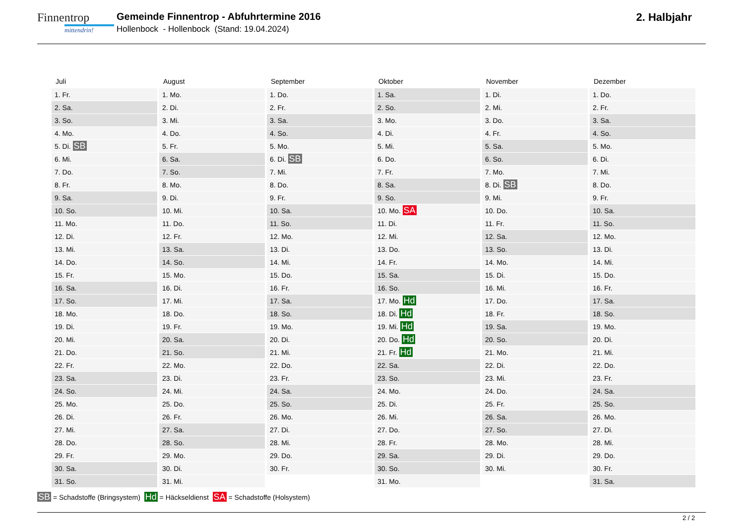Finnentrop
mittendrin!
Gemeinde Finnentrop - Abfuhrtermine 2016
Hollenbock - Hollenbock (Stand: 19.04.2024)
2. Halbjahr
| Juli | August | September | Oktober | November | Dezember |
| --- | --- | --- | --- | --- | --- |
| 1. Fr. | 1. Mo. | 1. Do. | 1. Sa. | 1. Di. | 1. Do. |
| 2. Sa. | 2. Di. | 2. Fr. | 2. So. | 2. Mi. | 2. Fr. |
| 3. So. | 3. Mi. | 3. Sa. | 3. Mo. | 3. Do. | 3. Sa. |
| 4. Mo. | 4. Do. | 4. So. | 4. Di. | 4. Fr. | 4. So. |
| 5. Di. SB | 5. Fr. | 5. Mo. | 5. Mi. | 5. Sa. | 5. Mo. |
| 6. Mi. | 6. Sa. | 6. Di. SB | 6. Do. | 6. So. | 6. Di. |
| 7. Do. | 7. So. | 7. Mi. | 7. Fr. | 7. Mo. | 7. Mi. |
| 8. Fr. | 8. Mo. | 8. Do. | 8. Sa. | 8. Di. SB | 8. Do. |
| 9. Sa. | 9. Di. | 9. Fr. | 9. So. | 9. Mi. | 9. Fr. |
| 10. So. | 10. Mi. | 10. Sa. | 10. Mo. SA | 10. Do. | 10. Sa. |
| 11. Mo. | 11. Do. | 11. So. | 11. Di. | 11. Fr. | 11. So. |
| 12. Di. | 12. Fr. | 12. Mo. | 12. Mi. | 12. Sa. | 12. Mo. |
| 13. Mi. | 13. Sa. | 13. Di. | 13. Do. | 13. So. | 13. Di. |
| 14. Do. | 14. So. | 14. Mi. | 14. Fr. | 14. Mo. | 14. Mi. |
| 15. Fr. | 15. Mo. | 15. Do. | 15. Sa. | 15. Di. | 15. Do. |
| 16. Sa. | 16. Di. | 16. Fr. | 16. So. | 16. Mi. | 16. Fr. |
| 17. So. | 17. Mi. | 17. Sa. | 17. Mo. Hd | 17. Do. | 17. Sa. |
| 18. Mo. | 18. Do. | 18. So. | 18. Di. Hd | 18. Fr. | 18. So. |
| 19. Di. | 19. Fr. | 19. Mo. | 19. Mi. Hd | 19. Sa. | 19. Mo. |
| 20. Mi. | 20. Sa. | 20. Di. | 20. Do. Hd | 20. So. | 20. Di. |
| 21. Do. | 21. So. | 21. Mi. | 21. Fr. Hd | 21. Mo. | 21. Mi. |
| 22. Fr. | 22. Mo. | 22. Do. | 22. Sa. | 22. Di. | 22. Do. |
| 23. Sa. | 23. Di. | 23. Fr. | 23. So. | 23. Mi. | 23. Fr. |
| 24. So. | 24. Mi. | 24. Sa. | 24. Mo. | 24. Do. | 24. Sa. |
| 25. Mo. | 25. Do. | 25. So. | 25. Di. | 25. Fr. | 25. So. |
| 26. Di. | 26. Fr. | 26. Mo. | 26. Mi. | 26. Sa. | 26. Mo. |
| 27. Mi. | 27. Sa. | 27. Di. | 27. Do. | 27. So. | 27. Di. |
| 28. Do. | 28. So. | 28. Mi. | 28. Fr. | 28. Mo. | 28. Mi. |
| 29. Fr. | 29. Mo. | 29. Do. | 29. Sa. | 29. Di. | 29. Do. |
| 30. Sa. | 30. Di. | 30. Fr. | 30. So. | 30. Mi. | 30. Fr. |
| 31. So. | 31. Mi. | | 31. Mo. | | 31. Sa. |
SB = Schadstoffe (Bringsystem) Hd = Häckseldienst SA = Schadstoffe (Holsystem)
2 / 2